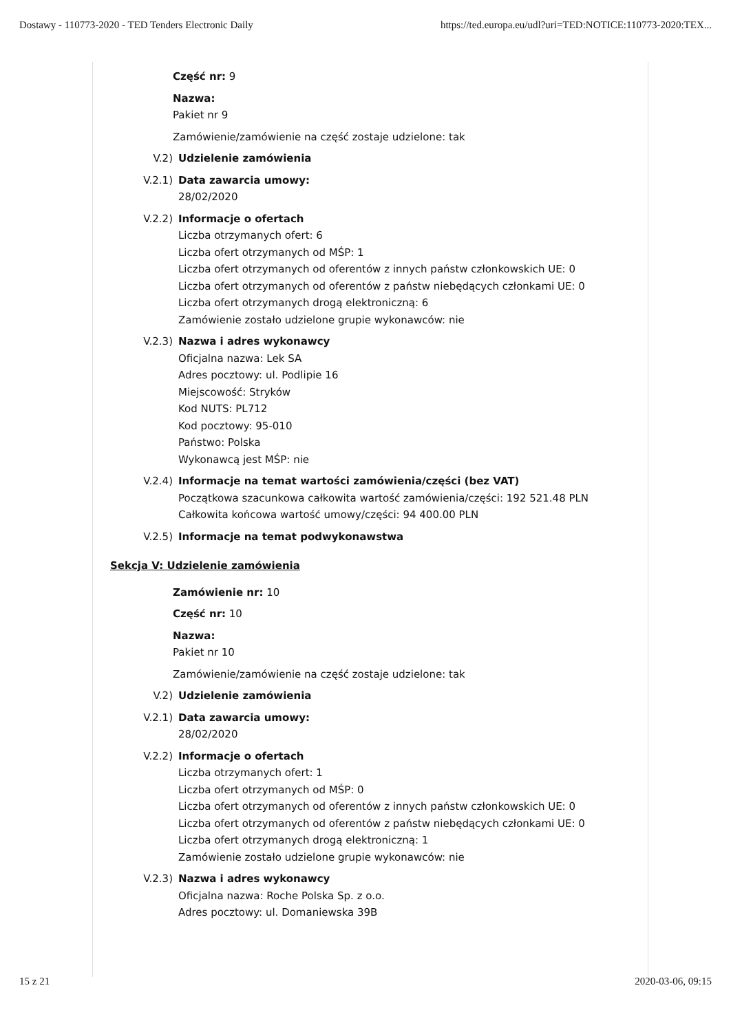Dostawy - 110773-2020 - TED Tenders Electronic Daily https://ted.europa.eu/udl?uri=TED:NOTICE:110773-2020:TEX...
Część nr: 9
Nazwa:
Pakiet nr 9
Zamówienie/zamówienie na część zostaje udzielone: tak
V.2) Udzielenie zamówienia
V.2.1) Data zawarcia umowy:
28/02/2020
V.2.2) Informacje o ofertach
Liczba otrzymanych ofert: 6
Liczba ofert otrzymanych od MŚP: 1
Liczba ofert otrzymanych od oferentów z innych państw członkowskich UE: 0
Liczba ofert otrzymanych od oferentów z państw niebędących członkami UE: 0
Liczba ofert otrzymanych drogą elektroniczną: 6
Zamówienie zostało udzielone grupie wykonawców: nie
V.2.3) Nazwa i adres wykonawcy
Oficjalna nazwa: Lek SA
Adres pocztowy: ul. Podlipie 16
Miejscowość: Stryków
Kod NUTS: PL712
Kod pocztowy: 95-010
Państwo: Polska
Wykonawcą jest MŚP: nie
V.2.4) Informacje na temat wartości zamówienia/części (bez VAT)
Początkowa szacunkowa całkowita wartość zamówienia/części: 192 521.48 PLN
Całkowita końcowa wartość umowy/części: 94 400.00 PLN
V.2.5) Informacje na temat podwykonawstwa
Sekcja V: Udzielenie zamówienia
Zamówienie nr: 10
Część nr: 10
Nazwa:
Pakiet nr 10
Zamówienie/zamówienie na część zostaje udzielone: tak
V.2) Udzielenie zamówienia
V.2.1) Data zawarcia umowy:
28/02/2020
V.2.2) Informacje o ofertach
Liczba otrzymanych ofert: 1
Liczba ofert otrzymanych od MŚP: 0
Liczba ofert otrzymanych od oferentów z innych państw członkowskich UE: 0
Liczba ofert otrzymanych od oferentów z państw niebędących członkami UE: 0
Liczba ofert otrzymanych drogą elektroniczną: 1
Zamówienie zostało udzielone grupie wykonawców: nie
V.2.3) Nazwa i adres wykonawcy
Oficjalna nazwa: Roche Polska Sp. z o.o.
Adres pocztowy: ul. Domaniewska 39B
15 z 21 2020-03-06, 09:15